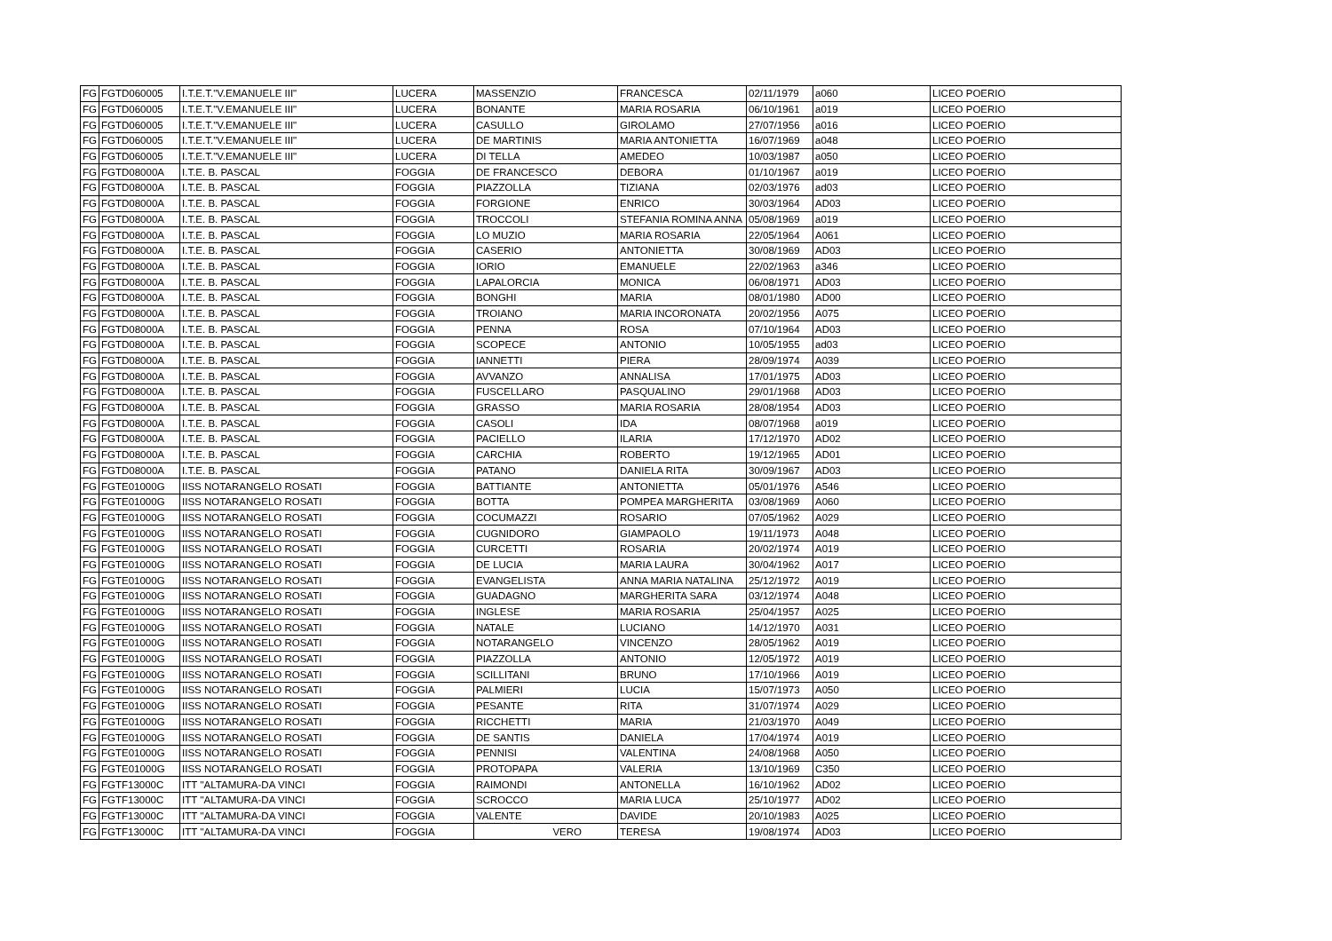| FG | FGTD060005 | I.T.E.T."V.EMANUELE III" | LUCERA | MASSENZIO | FRANCESCA | 02/11/1979 | a060 | LICEO POERIO |
| FG | FGTD060005 | I.T.E.T."V.EMANUELE III" | LUCERA | BONANTE | MARIA ROSARIA | 06/10/1961 | a019 | LICEO POERIO |
| FG | FGTD060005 | I.T.E.T."V.EMANUELE III" | LUCERA | CASULLO | GIROLAMO | 27/07/1956 | a016 | LICEO POERIO |
| FG | FGTD060005 | I.T.E.T."V.EMANUELE III" | LUCERA | DE MARTINIS | MARIA ANTONIETTA | 16/07/1969 | a048 | LICEO POERIO |
| FG | FGTD060005 | I.T.E.T."V.EMANUELE III" | LUCERA | DI TELLA | AMEDEO | 10/03/1987 | a050 | LICEO POERIO |
| FG | FGTD08000A | I.T.E. B. PASCAL | FOGGIA | DE FRANCESCO | DEBORA | 01/10/1967 | a019 | LICEO POERIO |
| FG | FGTD08000A | I.T.E. B. PASCAL | FOGGIA | PIAZZOLLA | TIZIANA | 02/03/1976 | ad03 | LICEO POERIO |
| FG | FGTD08000A | I.T.E. B. PASCAL | FOGGIA | FORGIONE | ENRICO | 30/03/1964 | AD03 | LICEO POERIO |
| FG | FGTD08000A | I.T.E. B. PASCAL | FOGGIA | TROCCOLI | STEFANIA ROMINA ANNA | 05/08/1969 | a019 | LICEO POERIO |
| FG | FGTD08000A | I.T.E. B. PASCAL | FOGGIA | LO MUZIO | MARIA ROSARIA | 22/05/1964 | A061 | LICEO POERIO |
| FG | FGTD08000A | I.T.E. B. PASCAL | FOGGIA | CASERIO | ANTONIETTA | 30/08/1969 | AD03 | LICEO POERIO |
| FG | FGTD08000A | I.T.E. B. PASCAL | FOGGIA | IORIO | EMANUELE | 22/02/1963 | a346 | LICEO POERIO |
| FG | FGTD08000A | I.T.E. B. PASCAL | FOGGIA | LAPALORCIA | MONICA | 06/08/1971 | AD03 | LICEO POERIO |
| FG | FGTD08000A | I.T.E. B. PASCAL | FOGGIA | BONGHI | MARIA | 08/01/1980 | AD00 | LICEO POERIO |
| FG | FGTD08000A | I.T.E. B. PASCAL | FOGGIA | TROIANO | MARIA INCORONATA | 20/02/1956 | A075 | LICEO POERIO |
| FG | FGTD08000A | I.T.E. B. PASCAL | FOGGIA | PENNA | ROSA | 07/10/1964 | AD03 | LICEO POERIO |
| FG | FGTD08000A | I.T.E. B. PASCAL | FOGGIA | SCOPECE | ANTONIO | 10/05/1955 | ad03 | LICEO POERIO |
| FG | FGTD08000A | I.T.E. B. PASCAL | FOGGIA | IANNETTI | PIERA | 28/09/1974 | A039 | LICEO POERIO |
| FG | FGTD08000A | I.T.E. B. PASCAL | FOGGIA | AVVANZO | ANNALISA | 17/01/1975 | AD03 | LICEO POERIO |
| FG | FGTD08000A | I.T.E. B. PASCAL | FOGGIA | FUSCELLARO | PASQUALINO | 29/01/1968 | AD03 | LICEO POERIO |
| FG | FGTD08000A | I.T.E. B. PASCAL | FOGGIA | GRASSO | MARIA ROSARIA | 28/08/1954 | AD03 | LICEO POERIO |
| FG | FGTD08000A | I.T.E. B. PASCAL | FOGGIA | CASOLI | IDA | 08/07/1968 | a019 | LICEO POERIO |
| FG | FGTD08000A | I.T.E. B. PASCAL | FOGGIA | PACIELLO | ILARIA | 17/12/1970 | AD02 | LICEO POERIO |
| FG | FGTD08000A | I.T.E. B. PASCAL | FOGGIA | CARCHIA | ROBERTO | 19/12/1965 | AD01 | LICEO POERIO |
| FG | FGTD08000A | I.T.E. B. PASCAL | FOGGIA | PATANO | DANIELA RITA | 30/09/1967 | AD03 | LICEO POERIO |
| FG | FGTE01000G | IISS NOTARANGELO ROSATI | FOGGIA | BATTIANTE | ANTONIETTA | 05/01/1976 | A546 | LICEO POERIO |
| FG | FGTE01000G | IISS NOTARANGELO ROSATI | FOGGIA | BOTTA | POMPEA MARGHERITA | 03/08/1969 | A060 | LICEO POERIO |
| FG | FGTE01000G | IISS NOTARANGELO ROSATI | FOGGIA | COCUMAZZI | ROSARIO | 07/05/1962 | A029 | LICEO POERIO |
| FG | FGTE01000G | IISS NOTARANGELO ROSATI | FOGGIA | CUGNIDORO | GIAMPAOLO | 19/11/1973 | A048 | LICEO POERIO |
| FG | FGTE01000G | IISS NOTARANGELO ROSATI | FOGGIA | CURCETTI | ROSARIA | 20/02/1974 | A019 | LICEO POERIO |
| FG | FGTE01000G | IISS NOTARANGELO ROSATI | FOGGIA | DE LUCIA | MARIA LAURA | 30/04/1962 | A017 | LICEO POERIO |
| FG | FGTE01000G | IISS NOTARANGELO ROSATI | FOGGIA | EVANGELISTA | ANNA MARIA NATALINA | 25/12/1972 | A019 | LICEO POERIO |
| FG | FGTE01000G | IISS NOTARANGELO ROSATI | FOGGIA | GUADAGNO | MARGHERITA SARA | 03/12/1974 | A048 | LICEO POERIO |
| FG | FGTE01000G | IISS NOTARANGELO ROSATI | FOGGIA | INGLESE | MARIA ROSARIA | 25/04/1957 | A025 | LICEO POERIO |
| FG | FGTE01000G | IISS NOTARANGELO ROSATI | FOGGIA | NATALE | LUCIANO | 14/12/1970 | A031 | LICEO POERIO |
| FG | FGTE01000G | IISS NOTARANGELO ROSATI | FOGGIA | NOTARANGELO | VINCENZO | 28/05/1962 | A019 | LICEO POERIO |
| FG | FGTE01000G | IISS NOTARANGELO ROSATI | FOGGIA | PIAZZOLLA | ANTONIO | 12/05/1972 | A019 | LICEO POERIO |
| FG | FGTE01000G | IISS NOTARANGELO ROSATI | FOGGIA | SCILLITANI | BRUNO | 17/10/1966 | A019 | LICEO POERIO |
| FG | FGTE01000G | IISS NOTARANGELO ROSATI | FOGGIA | PALMIERI | LUCIA | 15/07/1973 | A050 | LICEO POERIO |
| FG | FGTE01000G | IISS NOTARANGELO ROSATI | FOGGIA | PESANTE | RITA | 31/07/1974 | A029 | LICEO POERIO |
| FG | FGTE01000G | IISS NOTARANGELO ROSATI | FOGGIA | RICCHETTI | MARIA | 21/03/1970 | A049 | LICEO POERIO |
| FG | FGTE01000G | IISS NOTARANGELO ROSATI | FOGGIA | DE SANTIS | DANIELA | 17/04/1974 | A019 | LICEO POERIO |
| FG | FGTE01000G | IISS NOTARANGELO ROSATI | FOGGIA | PENNISI | VALENTINA | 24/08/1968 | A050 | LICEO POERIO |
| FG | FGTE01000G | IISS NOTARANGELO ROSATI | FOGGIA | PROTOPAPA | VALERIA | 13/10/1969 | C350 | LICEO POERIO |
| FG | FGTF13000C | ITT ''ALTAMURA-DA VINCI | FOGGIA | RAIMONDI | ANTONELLA | 16/10/1962 | AD02 | LICEO POERIO |
| FG | FGTF13000C | ITT ''ALTAMURA-DA VINCI | FOGGIA | SCROCCO | MARIA LUCA | 25/10/1977 | AD02 | LICEO POERIO |
| FG | FGTF13000C | ITT ''ALTAMURA-DA VINCI | FOGGIA | VALENTE | DAVIDE | 20/10/1983 | A025 | LICEO POERIO |
| FG | FGTF13000C | ITT ''ALTAMURA-DA VINCI | FOGGIA | VERO | TERESA | 19/08/1974 | AD03 | LICEO POERIO |